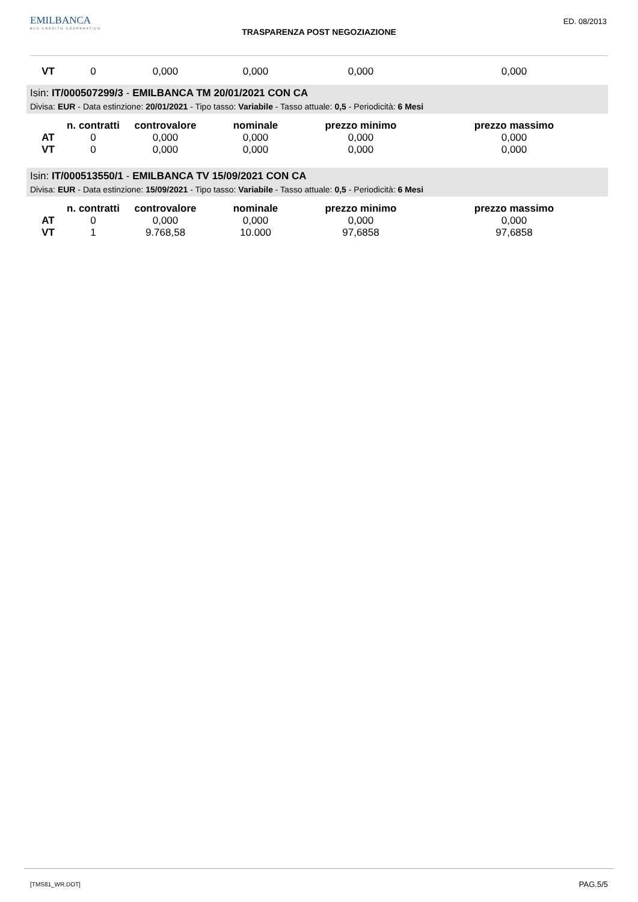EMILBANCA
BCC CREDITO COOPERATIVO
ED. 08/2013
TRASPARENZA POST NEGOZIAZIONE
| VT | 0 | 0,000 | 0,000 | 0,000 | 0,000 |
Isin: IT/000507299/3 - EMILBANCA TM 20/01/2021 CON CA
Divisa: EUR - Data estinzione: 20/01/2021 - Tipo tasso: Variabile - Tasso attuale: 0,5 - Periodicità: 6 Mesi
| | n. contratti | controvalore | nominale | prezzo minimo | prezzo massimo |
| --- | --- | --- | --- | --- | --- |
| AT | 0 | 0,000 | 0,000 | 0,000 | 0,000 |
| VT | 0 | 0,000 | 0,000 | 0,000 | 0,000 |
Isin: IT/000513550/1 - EMILBANCA TV 15/09/2021 CON CA
Divisa: EUR - Data estinzione: 15/09/2021 - Tipo tasso: Variabile - Tasso attuale: 0,5 - Periodicità: 6 Mesi
| | n. contratti | controvalore | nominale | prezzo minimo | prezzo massimo |
| --- | --- | --- | --- | --- | --- |
| AT | 0 | 0,000 | 0,000 | 0,000 | 0,000 |
| VT | 1 | 9.768,58 | 10.000 | 97,6858 | 97,6858 |
[TMS81_WR.DOT] PAG.5/5